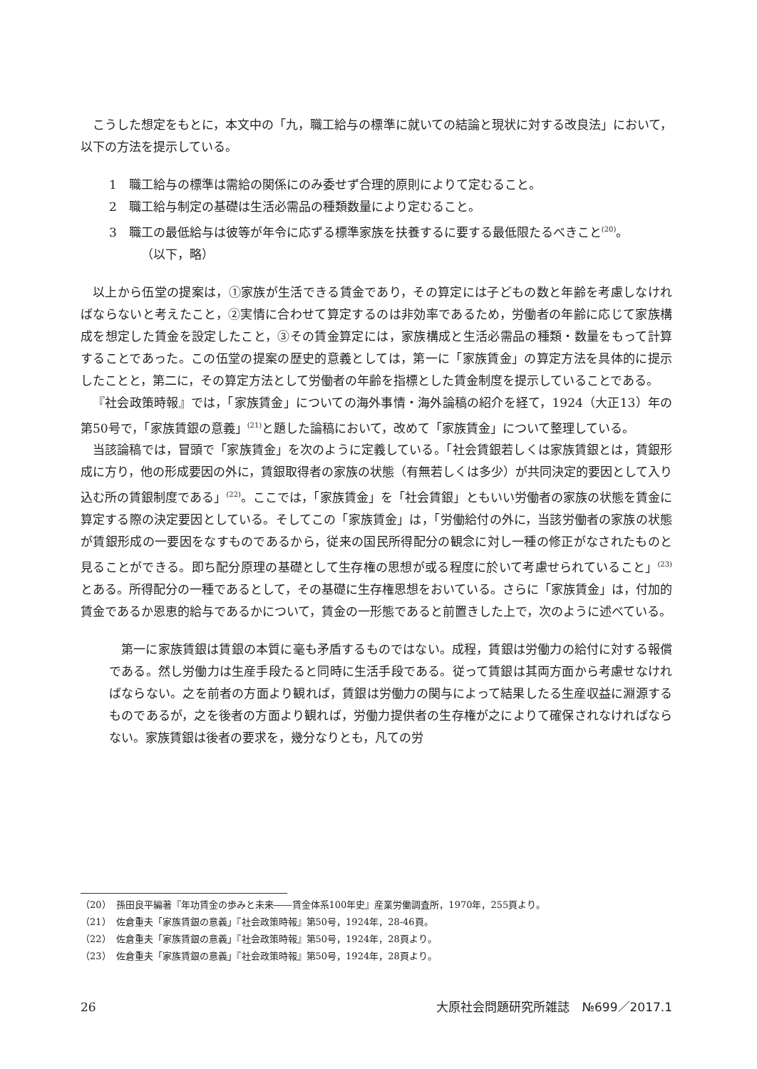こうした想定をもとに，本文中の「九，職工給与の標準に就いての結論と現状に対する改良法」において，以下の方法を提示している。
1　職工給与の標準は需給の関係にのみ委せず合理的原則によりて定むること。
2　職工給与制定の基礎は生活必需品の種類数量により定むること。
3　職工の最低給与は彼等が年令に応ずる標準家族を扶養するに要する最低限たるべきこと<sup>(20)</sup>。
（以下，略）
以上から伍堂の提案は，①家族が生活できる賃金であり，その算定には子どもの数と年齢を考慮しなければならないと考えたこと，②実情に合わせて算定するのは非効率であるため，労働者の年齢に応じて家族構成を想定した賃金を設定したこと，③その賃金算定には，家族構成と生活必需品の種類・数量をもって計算することであった。この伍堂の提案の歴史的意義としては，第一に「家族賃金」の算定方法を具体的に提示したことと，第二に，その算定方法として労働者の年齢を指標とした賃金制度を提示していることである。
『社会政策時報』では，「家族賃金」についての海外事情・海外論稿の紹介を経て，1924（大正13）年の第50号で，「家族賃銀の意義」<sup>(21)</sup>と題した論稿において，改めて「家族賃金」について整理している。
当該論稿では，冒頭で「家族賃金」を次のように定義している。「社会賃銀若しくは家族賃銀とは，賃銀形成に方り，他の形成要因の外に，賃銀取得者の家族の状態（有無若しくは多少）が共同決定的要因として入り込む所の賃銀制度である」<sup>(22)</sup>。ここでは，「家族賃金」を「社会賃銀」ともいい労働者の家族の状態を賃金に算定する際の決定要因としている。そしてこの「家族賃金」は，「労働給付の外に，当該労働者の家族の状態が賃銀形成の一要因をなすものであるから，従来の国民所得配分の観念に対し一種の修正がなされたものと見ることができる。即ち配分原理の基礎として生存権の思想が或る程度に於いて考慮せられていること」<sup>(23)</sup>とある。所得配分の一種であるとして，その基礎に生存権思想をおいている。さらに「家族賃金」は，付加的賃金であるか恩恵的給与であるかについて，賃金の一形態であると前置きした上で，次のように述べている。
第一に家族賃銀は賃銀の本質に毫も矛盾するものではない。成程，賃銀は労働力の給付に対する報償である。然し労働力は生産手段たると同時に生活手段である。従って賃銀は其両方面から考慮せなければならない。之を前者の方面より観れば，賃銀は労働力の関与によって結果したる生産収益に淵源するものであるが，之を後者の方面より観れば，労働力提供者の生存権が之によりて確保されなければならない。家族賃銀は後者の要求を，幾分なりとも，凡ての労
（20）　孫田良平編著『年功賃金の歩みと未来――賃金体系100年史』産業労働調査所，1970年，255頁より。
（21）　佐倉重夫「家族賃銀の意義」『社会政策時報』第50号，1924年，28-46頁。
（22）　佐倉重夫「家族賃銀の意義」『社会政策時報』第50号，1924年，28頁より。
（23）　佐倉重夫「家族賃銀の意義」『社会政策時報』第50号，1924年，28頁より。
26 大原社会問題研究所雑誌　№699／2017.1